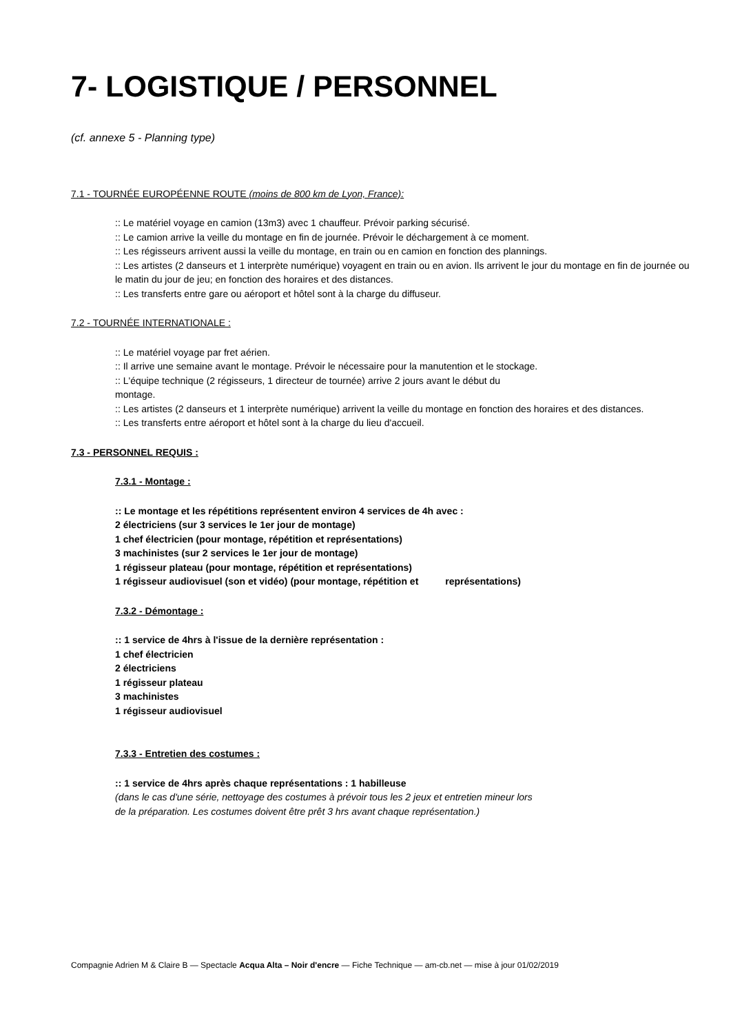7- LOGISTIQUE / PERSONNEL
(cf. annexe 5 - Planning type)
7.1 - TOURNÉE EUROPÉENNE ROUTE (moins de 800 km de Lyon, France):
:: Le matériel voyage en camion (13m3) avec 1 chauffeur. Prévoir parking sécurisé.
:: Le camion arrive la veille du montage en fin de journée. Prévoir le déchargement à ce moment.
:: Les régisseurs arrivent aussi la veille du montage, en train ou en camion en fonction des plannings.
:: Les artistes (2 danseurs et 1 interprète numérique) voyagent en train ou en avion. Ils arrivent le jour du montage en fin de journée ou le matin du jour de jeu; en fonction des horaires et des distances.
:: Les transferts entre gare ou aéroport et hôtel sont à la charge du diffuseur.
7.2 - TOURNÉE INTERNATIONALE :
:: Le matériel voyage par fret aérien.
:: Il arrive une semaine avant le montage. Prévoir le nécessaire pour la manutention et le stockage.
:: L'équipe technique (2 régisseurs, 1 directeur de tournée) arrive 2 jours avant le début du
montage.
:: Les artistes (2 danseurs et 1 interprète numérique) arrivent la veille du montage en fonction des horaires et des distances.
:: Les transferts entre aéroport et hôtel sont à la charge du lieu d'accueil.
7.3 - PERSONNEL REQUIS :
7.3.1 - Montage :
:: Le montage et les répétitions représentent environ 4 services de 4h avec :
2 électriciens (sur 3 services le 1er jour de montage)
1 chef électricien (pour montage, répétition et représentations)
3 machinistes (sur 2 services le 1er jour de montage)
1 régisseur plateau (pour montage, répétition et représentations)
1 régisseur audiovisuel (son et vidéo) (pour montage, répétition et représentations)
7.3.2 - Démontage :
:: 1 service de 4hrs à l'issue de la dernière représentation :
1 chef électricien
2 électriciens
1 régisseur plateau
3 machinistes
1 régisseur audiovisuel
7.3.3 - Entretien des costumes :
:: 1 service de 4hrs après chaque représentations : 1 habilleuse
(dans le cas d'une série, nettoyage des costumes à prévoir tous les 2 jeux et entretien mineur lors
de la préparation. Les costumes doivent être prêt 3 hrs avant chaque représentation.)
Compagnie Adrien M & Claire B — Spectacle Acqua Alta – Noir d'encre — Fiche Technique — am-cb.net — mise à jour 01/02/2019